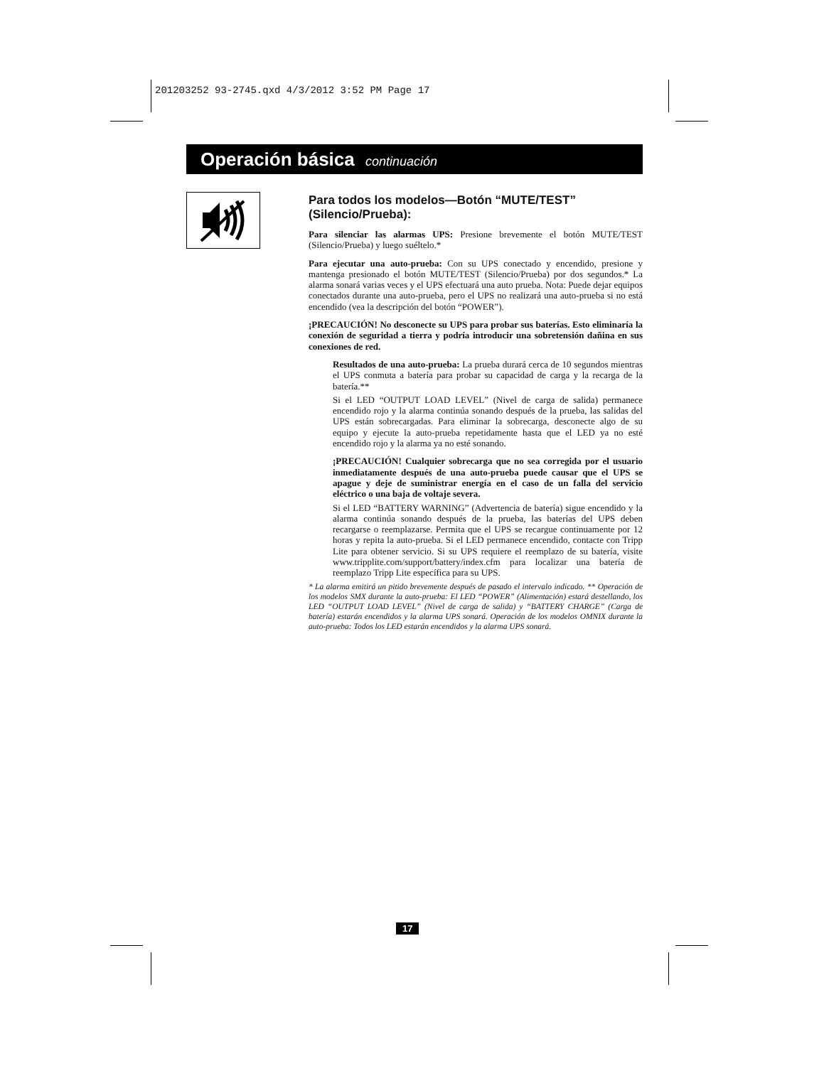201203252 93-2745.qxd 4/3/2012 3:52 PM Page 17
Operación básica continuación
Para todos los modelos—Botón “MUTE/TEST” (Silencio/Prueba):
Para silenciar las alarmas UPS: Presione brevemente el botón MUTE/TEST (Silencio/Prueba) y luego suéltelo.*
Para ejecutar una auto-prueba: Con su UPS conectado y encendido, presione y mantenga presionado el botón MUTE/TEST (Silencio/Prueba) por dos segundos.* La alarma sonará varias veces y el UPS efectuará una auto prueba. Nota: Puede dejar equipos conectados durante una auto-prueba, pero el UPS no realizará una auto-prueba si no está encendido (vea la descripción del botón “POWER”).
¡PRECAUCIÓN! No desconecte su UPS para probar sus baterías. Esto eliminaría la conexión de seguridad a tierra y podría introducir una sobretensión dañina en sus conexiones de red.
Resultados de una auto-prueba: La prueba durará cerca de 10 segundos mientras el UPS conmuta a batería para probar su capacidad de carga y la recarga de la batería.**
Si el LED “OUTPUT LOAD LEVEL” (Nivel de carga de salida) permanece encendido rojo y la alarma continúa sonando después de la prueba, las salidas del UPS están sobrecargadas. Para eliminar la sobrecarga, desconecte algo de su equipo y ejecute la auto-prueba repetidamente hasta que el LED ya no esté encendido rojo y la alarma ya no esté sonando.
¡PRECAUCIÓN! Cualquier sobrecarga que no sea corregida por el usuario inmediatamente después de una auto-prueba puede causar que el UPS se apague y deje de suministrar energía en el caso de un falla del servicio eléctrico o una baja de voltaje severa.
Si el LED “BATTERY WARNING” (Advertencia de batería) sigue encendido y la alarma continúa sonando después de la prueba, las baterías del UPS deben recargarse o reemplazarse. Permita que el UPS se recargue continuamente por 12 horas y repita la auto-prueba. Si el LED permanece encendido, contacte con Tripp Lite para obtener servicio. Si su UPS requiere el reemplazo de su batería, visite www.tripplite.com/support/battery/index.cfm para localizar una batería de reemplazo Tripp Lite específica para su UPS.
* La alarma emitirá un pitido brevemente después de pasado el intervalo indicado. ** Operación de los modelos SMX durante la auto-prueba: El LED “POWER” (Alimentación) estará destellando, los LED “OUTPUT LOAD LEVEL” (Nivel de carga de salida) y “BATTERY CHARGE” (Carga de batería) estarán encendidos y la alarma UPS sonará. Operación de los modelos OMNIX durante la auto-prueba: Todos los LED estarán encendidos y la alarma UPS sonará.
17